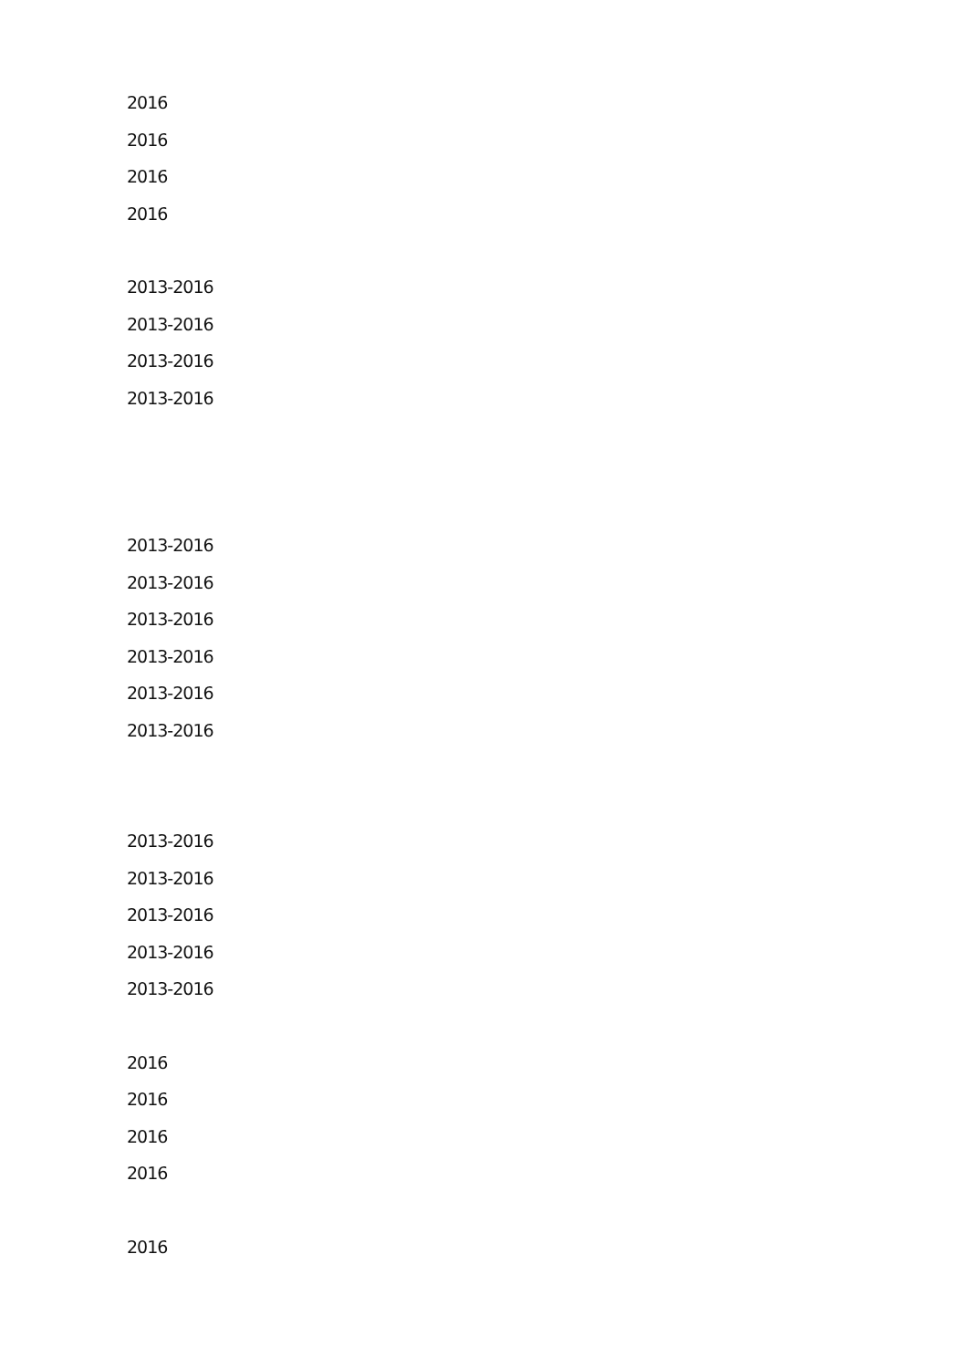2016
2016
2016
2016
2013-2016
2013-2016
2013-2016
2013-2016
2013-2016
2013-2016
2013-2016
2013-2016
2013-2016
2013-2016
2013-2016
2013-2016
2013-2016
2013-2016
2013-2016
2016
2016
2016
2016
2016